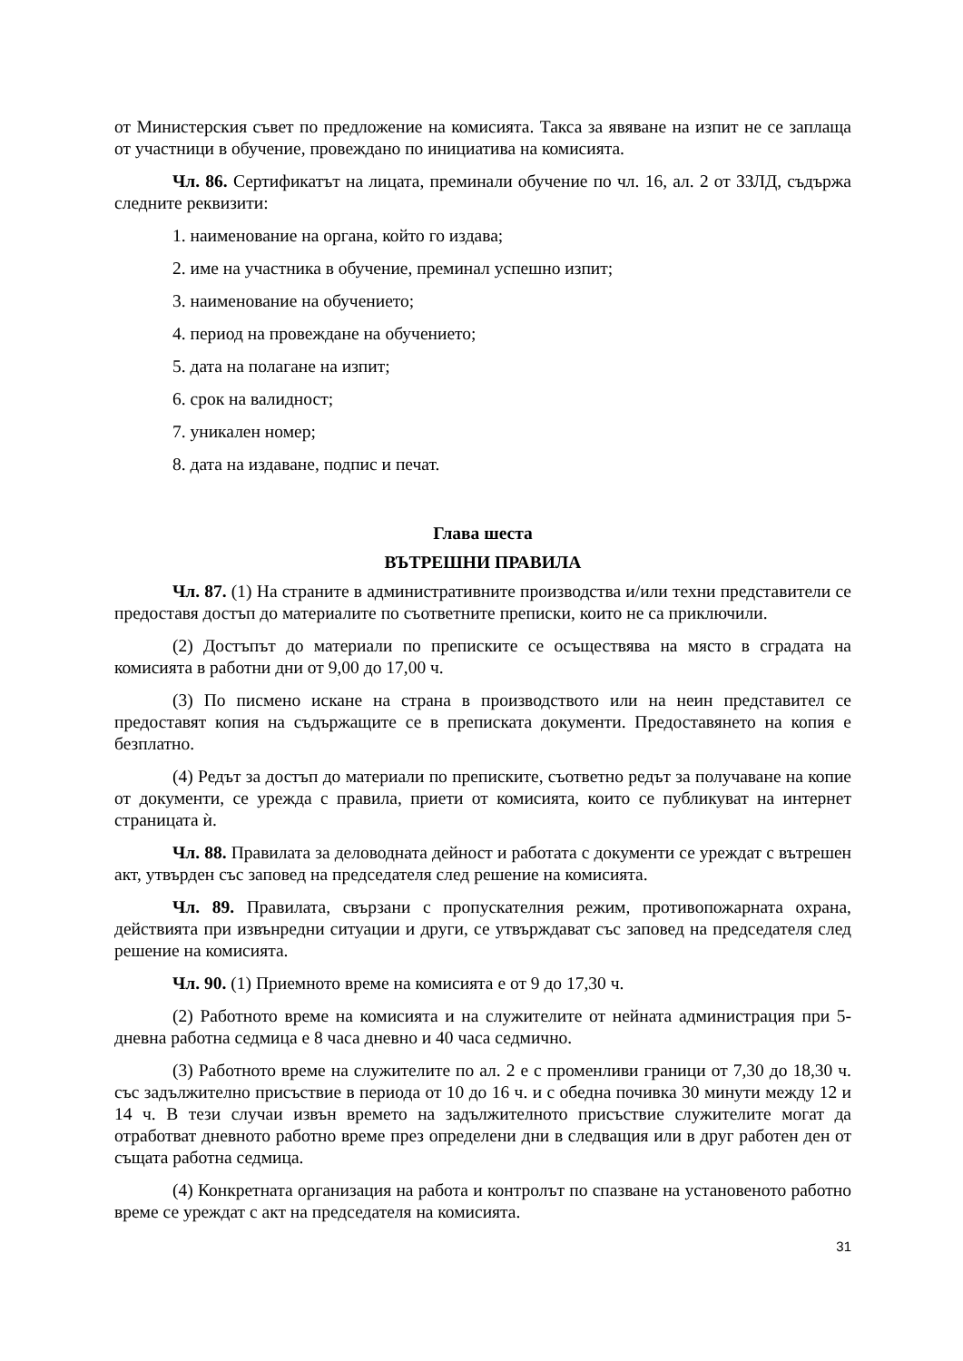от Министерския съвет по предложение на комисията. Такса за явяване на изпит не се заплаща от участници в обучение, провеждано по инициатива на комисията.
Чл. 86. Сертификатът на лицата, преминали обучение по чл. 16, ал. 2 от ЗЗЛД, съдържа следните реквизити:
1. наименование на органа, който го издава;
2. име на участника в обучение, преминал успешно изпит;
3. наименование на обучението;
4. период на провеждане на обучението;
5. дата на полагане на изпит;
6. срок на валидност;
7. уникален номер;
8. дата на издаване, подпис и печат.
Глава шеста
ВЪТРЕШНИ ПРАВИЛА
Чл. 87. (1) На страните в административните производства и/или техни представители се предоставя достъп до материалите по съответните преписки, които не са приключили.
(2) Достъпът до материали по преписките се осъществява на място в сградата на комисията в работни дни от 9,00 до 17,00 ч.
(3) По писмено искане на страна в производството или на неин представител се предоставят копия на съдържащите се в преписката документи. Предоставянето на копия е безплатно.
(4) Редът за достъп до материали по преписките, съответно редът за получаване на копие от документи, се урежда с правила, приети от комисията, които се публикуват на интернет страницата ѝ.
Чл. 88. Правилата за деловодната дейност и работата с документи се уреждат с вътрешен акт, утвърден със заповед на председателя след решение на комисията.
Чл. 89. Правилата, свързани с пропускателния режим, противопожарната охрана, действията при извънредни ситуации и други, се утвърждават със заповед на председателя след решение на комисията.
Чл. 90. (1) Приемното време на комисията е от 9 до 17,30 ч.
(2) Работното време на комисията и на служителите от нейната администрация при 5-дневна работна седмица е 8 часа дневно и 40 часа седмично.
(3) Работното време на служителите по ал. 2 е с променливи граници от 7,30 до 18,30 ч. със задължително присъствие в периода от 10 до 16 ч. и с обедна почивка 30 минути между 12 и 14 ч. В тези случаи извън времето на задължителното присъствие служителите могат да отработват дневното работно време през определени дни в следващия или в друг работен ден от същата работна седмица.
(4) Конкретната организация на работа и контролът по спазване на установеното работно време се уреждат с акт на председателя на комисията.
31